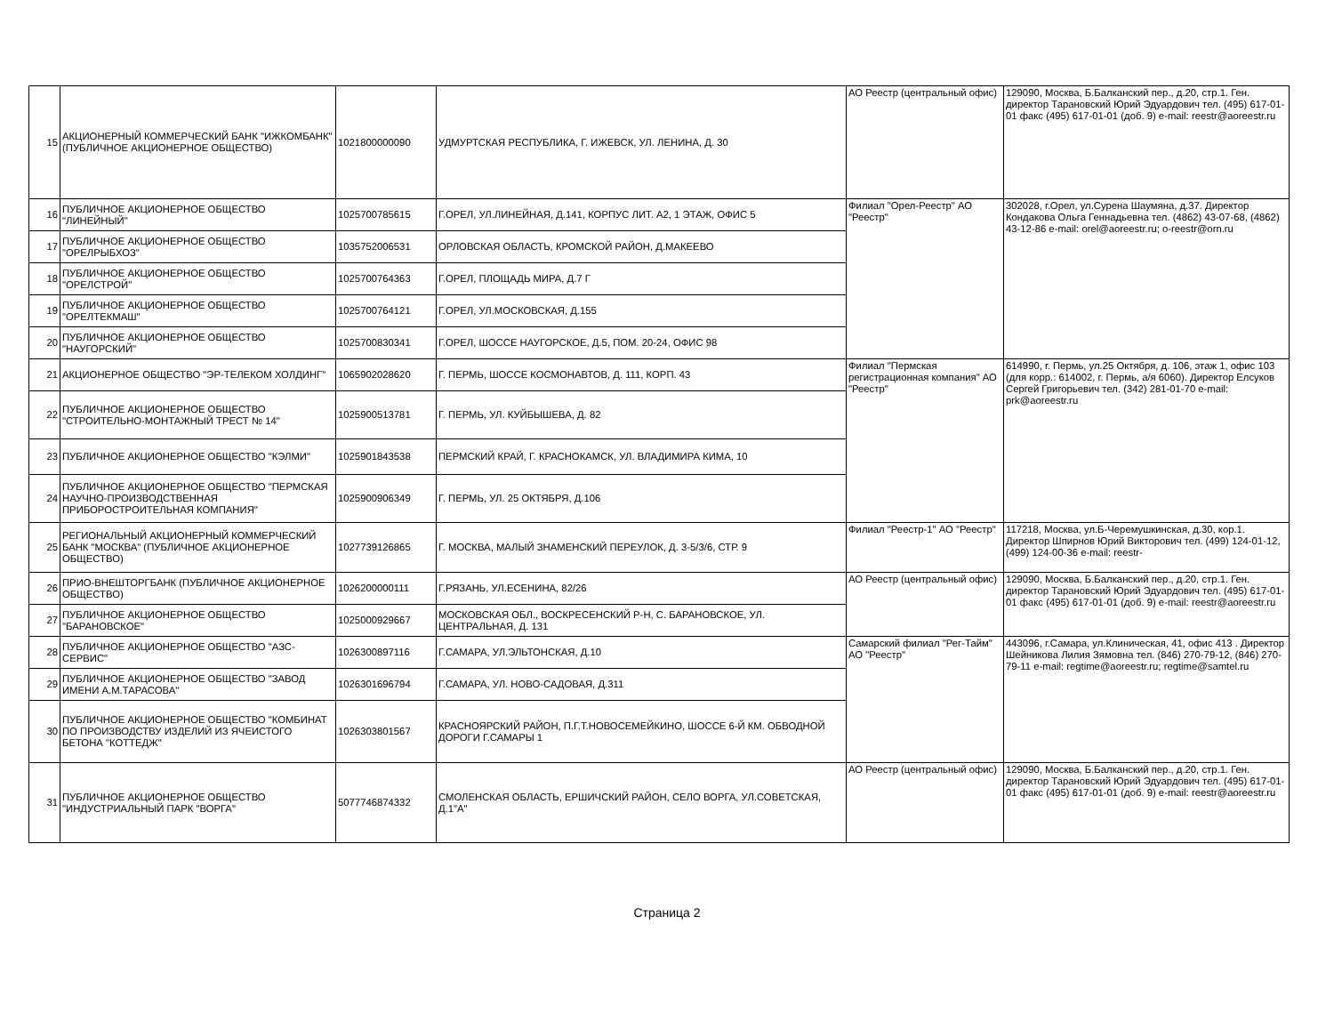| 15 | АКЦИОНЕРНЫЙ КОММЕРЧЕСКИЙ БАНК "ИЖКОМБАНК" (ПУБЛИЧНОЕ АКЦИОНЕРНОЕ ОБЩЕСТВО) | 1021800000090 | УДМУРТСКАЯ РЕСПУБЛИКА, Г. ИЖЕВСК, УЛ. ЛЕНИНА, Д. 30 | АО Реестр (центральный офис) | 129090, Москва, Б.Балканский пер., д.20, стр.1. Ген. директор Тарановский Юрий Эдуардович тел. (495) 617-01-01 факс (495) 617-01-01 (доб. 9) e-mail: reestr@aoreestr.ru |
| 16 | ПУБЛИЧНОЕ АКЦИОНЕРНОЕ ОБЩЕСТВО "ЛИНЕЙНЫЙ" | 1025700785615 | Г.ОРЕЛ, УЛ.ЛИНЕЙНАЯ, Д.141, КОРПУС ЛИТ. А2, 1 ЭТАЖ, ОФИС 5 | Филиал "Орел-Реестр" АО "Реестр" | 302028, г.Орел, ул.Сурена Шаумяна, д.37. Директор Кондакова Ольга Геннадьевна тел. (4862) 43-07-68, (4862) 43-12-86 e-mail: orel@aoreestr.ru; o-reestr@orn.ru |
| 17 | ПУБЛИЧНОЕ АКЦИОНЕРНОЕ ОБЩЕСТВО "ОРЕЛРЫБХОЗ" | 1035752006531 | ОРЛОВСКАЯ ОБЛАСТЬ, КРОМСКОЙ РАЙОН, Д.МАКЕЕВО | | |
| 18 | ПУБЛИЧНОЕ АКЦИОНЕРНОЕ ОБЩЕСТВО "ОРЕЛСТРОЙ" | 1025700764363 | Г.ОРЕЛ, ПЛОЩАДЬ МИРА, Д.7 Г | | |
| 19 | ПУБЛИЧНОЕ АКЦИОНЕРНОЕ ОБЩЕСТВО "ОРЕЛТЕКМАШ" | 1025700764121 | Г.ОРЕЛ, УЛ.МОСКОВСКАЯ, Д.155 | | |
| 20 | ПУБЛИЧНОЕ АКЦИОНЕРНОЕ ОБЩЕСТВО "НАУГОРСКИЙ" | 1025700830341 | Г.ОРЕЛ, ШОССЕ НАУГОРСКОЕ, Д.5, ПОМ. 20-24, ОФИС 98 | | |
| 21 | АКЦИОНЕРНОЕ ОБЩЕСТВО "ЭР-ТЕЛЕКОМ ХОЛДИНГ" | 1065902028620 | Г. ПЕРМЬ, ШОССЕ КОСМОНАВТОВ, Д. 111, КОРП. 43 | Филиал "Пермская регистрационная компания" АО "Реестр" | 614990, г. Пермь, ул.25 Октября, д. 106, этаж 1, офис 103 (для корр.: 614002, г. Пермь, а/я 6060). Директор Елсуков Сергей Григорьевич тел. (342) 281-01-70 e-mail: prk@aoreestr.ru |
| 22 | ПУБЛИЧНОЕ АКЦИОНЕРНОЕ ОБЩЕСТВО "СТРОИТЕЛЬНО-МОНТАЖНЫЙ ТРЕСТ № 14" | 1025900513781 | Г. ПЕРМЬ, УЛ. КУЙБЫШЕВА, Д. 82 | | |
| 23 | ПУБЛИЧНОЕ АКЦИОНЕРНОЕ ОБЩЕСТВО "КЭЛМИ" | 1025901843538 | ПЕРМСКИЙ КРАЙ, Г. КРАСНОКАМСК, УЛ. ВЛАДИМИРА КИМА, 10 | | |
| 24 | ПУБЛИЧНОЕ АКЦИОНЕРНОЕ ОБЩЕСТВО "ПЕРМСКАЯ НАУЧНО-ПРОИЗВОДСТВЕННАЯ ПРИБОРОСТРОИТЕЛЬНАЯ КОМПАНИЯ" | 1025900906349 | Г. ПЕРМЬ, УЛ. 25 ОКТЯБРЯ, Д.106 | | |
| 25 | РЕГИОНАЛЬНЫЙ АКЦИОНЕРНЫЙ КОММЕРЧЕСКИЙ БАНК "МОСКВА" (ПУБЛИЧНОЕ АКЦИОНЕРНОЕ ОБЩЕСТВО) | 1027739126865 | Г. МОСКВА, МАЛЫЙ ЗНАМЕНСКИЙ ПЕРЕУЛОК, Д. 3-5/3/6, СТР. 9 | Филиал "Реестр-1" АО "Реестр" | 117218, Москва, ул.Б-Черемушкинская, д.30, кор.1. Директор Шпирнов Юрий Викторович тел. (499) 124-01-12, (499) 124-00-36 e-mail: reestr- |
| 26 | ПРИО-ВНЕШТОРГБАНК (ПУБЛИЧНОЕ АКЦИОНЕРНОЕ ОБЩЕСТВО) | 1026200000111 | Г.РЯЗАНЬ, УЛ.ЕСЕНИНА, 82/26 | АО Реестр (центральный офис) | 129090, Москва, Б.Балканский пер., д.20, стр.1. Ген. директор Тарановский Юрий Эдуардович тел. (495) 617-01-01 факс (495) 617-01-01 (доб. 9) e-mail: reestr@aoreestr.ru |
| 27 | ПУБЛИЧНОЕ АКЦИОНЕРНОЕ ОБЩЕСТВО "БАРАНОВСКОЕ" | 1025000929667 | МОСКОВСКАЯ ОБЛ., ВОСКРЕСЕНСКИЙ Р-Н, С. БАРАНОВСКОЕ, УЛ. ЦЕНТРАЛЬНАЯ, Д. 131 | | |
| 28 | ПУБЛИЧНОЕ АКЦИОНЕРНОЕ ОБЩЕСТВО "АЗС-СЕРВИС" | 1026300897116 | Г.САМАРА, УЛ.ЭЛЬТОНСКАЯ, Д.10 | Самарский филиал "Рег-Тайм" АО "Реестр" | 443096, г.Самара, ул.Клиническая, 41, офис 413 . Директор Шейникова Лилия Зямовна тел. (846) 270-79-12, (846) 270-79-11 e-mail: regtime@aoreestr.ru; regtime@samtel.ru |
| 29 | ПУБЛИЧНОЕ АКЦИОНЕРНОЕ ОБЩЕСТВО "ЗАВОД ИМЕНИ А.М.ТАРАСОВА" | 1026301696794 | Г.САМАРА, УЛ. НОВО-САДОВАЯ, Д.311 | | |
| 30 | ПУБЛИЧНОЕ АКЦИОНЕРНОЕ ОБЩЕСТВО "КОМБИНАТ ПО ПРОИЗВОДСТВУ ИЗДЕЛИЙ ИЗ ЯЧЕИСТОГО БЕТОНА "КОТТЕДЖ" | 1026303801567 | КРАСНОЯРСКИЙ РАЙОН, П.Г.Т.НОВОСЕМЕЙКИНО, ШОССЕ 6-Й КМ. ОБВОДНОЙ ДОРОГИ Г.САМАРЫ 1 | | |
| 31 | ПУБЛИЧНОЕ АКЦИОНЕРНОЕ ОБЩЕСТВО "ИНДУСТРИАЛЬНЫЙ ПАРК "ВОРГА" | 5077746874332 | СМОЛЕНСКАЯ ОБЛАСТЬ, ЕРШИЧСКИЙ РАЙОН, СЕЛО ВОРГА, УЛ.СОВЕТСКАЯ, Д.1"А" | АО Реестр (центральный офис) | 129090, Москва, Б.Балканский пер., д.20, стр.1. Ген. директор Тарановский Юрий Эдуардович тел. (495) 617-01-01 факс (495) 617-01-01 (доб. 9) e-mail: reestr@aoreestr.ru |
Страница 2